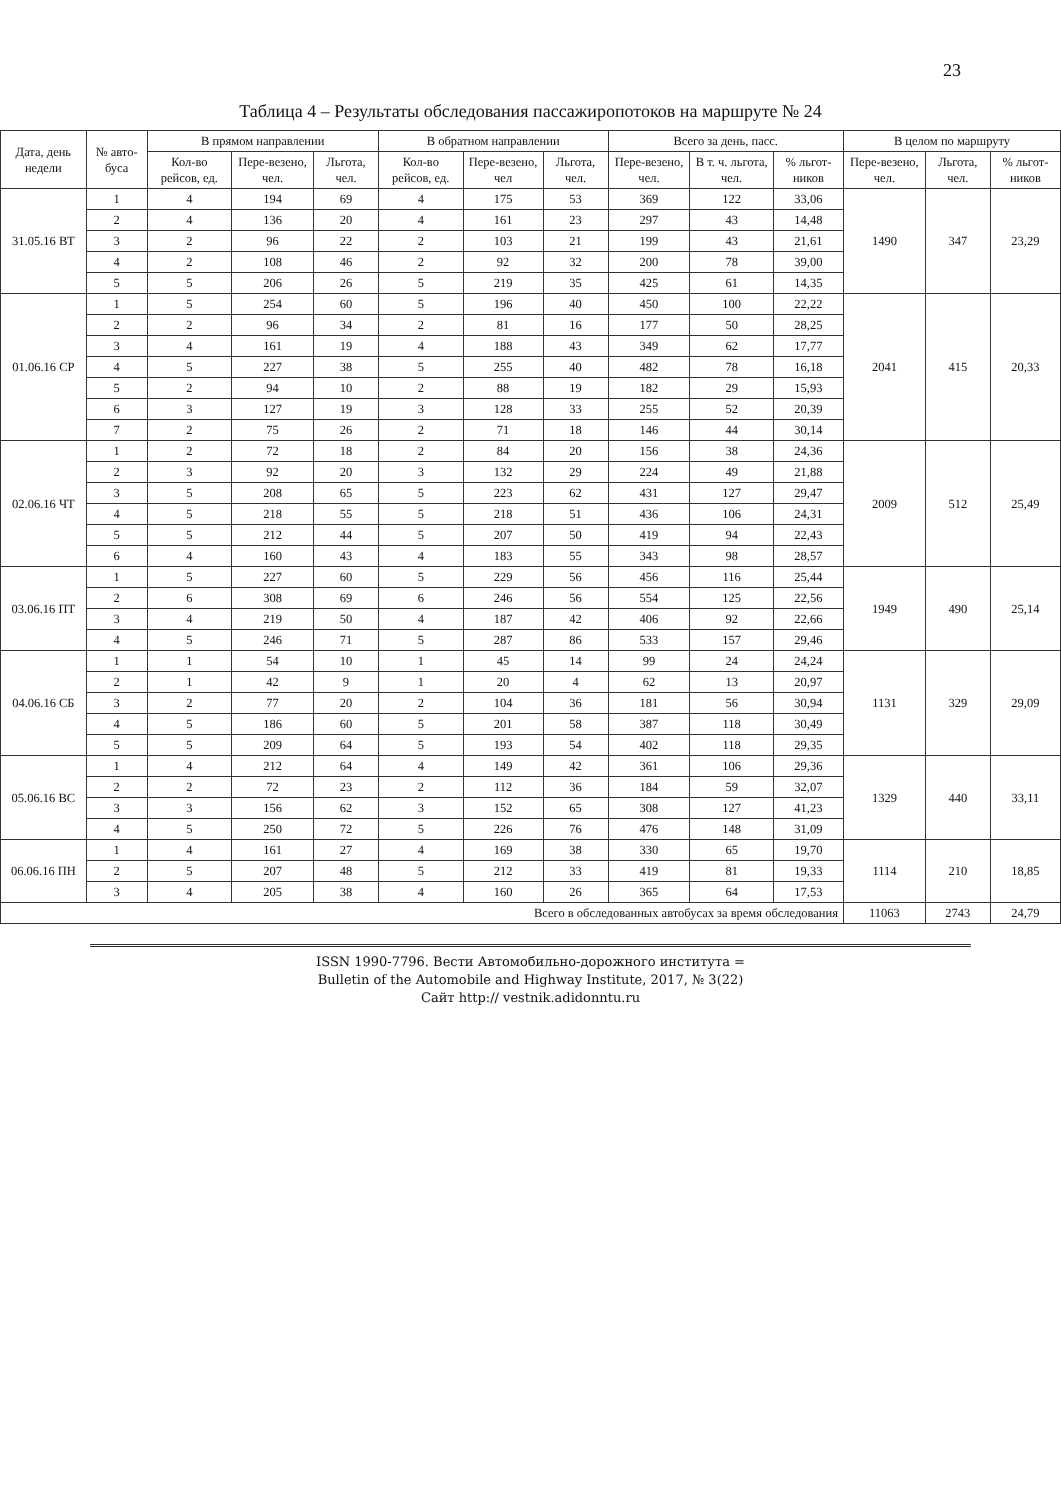23
Таблица 4 – Результаты обследования пассажиропотоков на маршруте № 24
| Дата, день недели | № авто-буса | В прямом направлении | | | В обратном направлении | | | Всего за день, пасс. | | | В целом по маршруту | | |
| --- | --- | --- | --- | --- | --- | --- | --- | --- | --- | --- | --- | --- | --- |
| | | Кол-во рейсов, ед. | Пере-везено, чел. | Льгота, чел. | Кол-во рейсов, ед. | Пере-везено, чел | Льгота, чел. | Пере-везено, чел. | В т. ч. льгота, чел. | % льгот-ников | Пере-везено, чел. | Льгота, чел. | % льгот-ников |
| 31.05.16 ВТ | 1 | 4 | 194 | 69 | 4 | 175 | 53 | 369 | 122 | 33,06 | 1490 | 347 | 23,29 |
| | 2 | 4 | 136 | 20 | 4 | 161 | 23 | 297 | 43 | 14,48 | | | |
| | 3 | 2 | 96 | 22 | 2 | 103 | 21 | 199 | 43 | 21,61 | | | |
| | 4 | 2 | 108 | 46 | 2 | 92 | 32 | 200 | 78 | 39,00 | | | |
| | 5 | 5 | 206 | 26 | 5 | 219 | 35 | 425 | 61 | 14,35 | | | |
| 01.06.16 СР | 1 | 5 | 254 | 60 | 5 | 196 | 40 | 450 | 100 | 22,22 | 2041 | 415 | 20,33 |
| | 2 | 2 | 96 | 34 | 2 | 81 | 16 | 177 | 50 | 28,25 | | | |
| | 3 | 4 | 161 | 19 | 4 | 188 | 43 | 349 | 62 | 17,77 | | | |
| | 4 | 5 | 227 | 38 | 5 | 255 | 40 | 482 | 78 | 16,18 | | | |
| | 5 | 2 | 94 | 10 | 2 | 88 | 19 | 182 | 29 | 15,93 | | | |
| | 6 | 3 | 127 | 19 | 3 | 128 | 33 | 255 | 52 | 20,39 | | | |
| | 7 | 2 | 75 | 26 | 2 | 71 | 18 | 146 | 44 | 30,14 | | | |
| 02.06.16 ЧТ | 1 | 2 | 72 | 18 | 2 | 84 | 20 | 156 | 38 | 24,36 | 2009 | 512 | 25,49 |
| | 2 | 3 | 92 | 20 | 3 | 132 | 29 | 224 | 49 | 21,88 | | | |
| | 3 | 5 | 208 | 65 | 5 | 223 | 62 | 431 | 127 | 29,47 | | | |
| | 4 | 5 | 218 | 55 | 5 | 218 | 51 | 436 | 106 | 24,31 | | | |
| | 5 | 5 | 212 | 44 | 5 | 207 | 50 | 419 | 94 | 22,43 | | | |
| | 6 | 4 | 160 | 43 | 4 | 183 | 55 | 343 | 98 | 28,57 | | | |
| 03.06.16 ПТ | 1 | 5 | 227 | 60 | 5 | 229 | 56 | 456 | 116 | 25,44 | 1949 | 490 | 25,14 |
| | 2 | 6 | 308 | 69 | 6 | 246 | 56 | 554 | 125 | 22,56 | | | |
| | 3 | 4 | 219 | 50 | 4 | 187 | 42 | 406 | 92 | 22,66 | | | |
| | 4 | 5 | 246 | 71 | 5 | 287 | 86 | 533 | 157 | 29,46 | | | |
| 04.06.16 СБ | 1 | 1 | 54 | 10 | 1 | 45 | 14 | 99 | 24 | 24,24 | 1131 | 329 | 29,09 |
| | 2 | 1 | 42 | 9 | 1 | 20 | 4 | 62 | 13 | 20,97 | | | |
| | 3 | 2 | 77 | 20 | 2 | 104 | 36 | 181 | 56 | 30,94 | | | |
| | 4 | 5 | 186 | 60 | 5 | 201 | 58 | 387 | 118 | 30,49 | | | |
| | 5 | 5 | 209 | 64 | 5 | 193 | 54 | 402 | 118 | 29,35 | | | |
| 05.06.16 ВС | 1 | 4 | 212 | 64 | 4 | 149 | 42 | 361 | 106 | 29,36 | 1329 | 440 | 33,11 |
| | 2 | 2 | 72 | 23 | 2 | 112 | 36 | 184 | 59 | 32,07 | | | |
| | 3 | 3 | 156 | 62 | 3 | 152 | 65 | 308 | 127 | 41,23 | | | |
| | 4 | 5 | 250 | 72 | 5 | 226 | 76 | 476 | 148 | 31,09 | | | |
| 06.06.16 ПН | 1 | 4 | 161 | 27 | 4 | 169 | 38 | 330 | 65 | 19,70 | 1114 | 210 | 18,85 |
| | 2 | 5 | 207 | 48 | 5 | 212 | 33 | 419 | 81 | 19,33 | | | |
| | 3 | 4 | 205 | 38 | 4 | 160 | 26 | 365 | 64 | 17,53 | | | |
| Всего в обследованных автобусах за время обследования | | | | | | | | | | | 11063 | 2743 | 24,79 |
ISSN 1990-7796. Вести Автомобильно-дорожного института =
Bulletin of the Automobile and Highway Institute, 2017, № 3(22)
Сайт http:// vestnik.adidonntu.ru